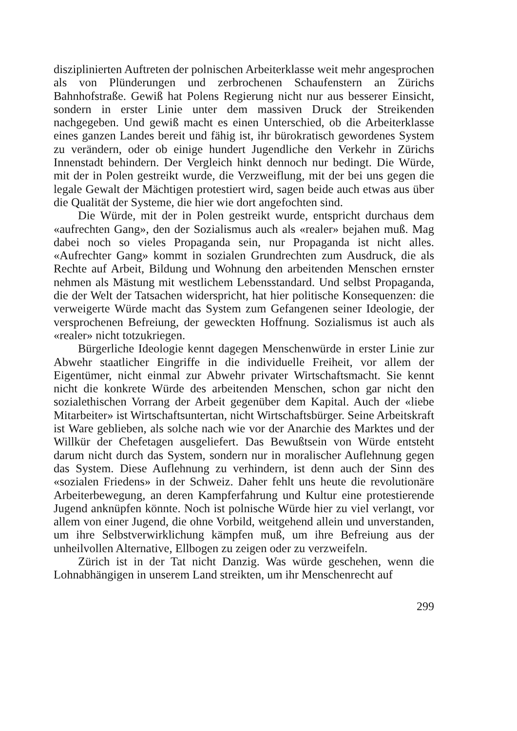disziplinierten Auftreten der polnischen Arbeiterklasse weit mehr angesprochen als von Plünderungen und zerbrochenen Schaufenstern an Zürichs Bahnhofstraße. Gewiß hat Polens Regierung nicht nur aus besserer Einsicht, sondern in erster Linie unter dem massiven Druck der Streikenden nachgegeben. Und gewiß macht es einen Unterschied, ob die Arbeiterklasse eines ganzen Landes bereit und fähig ist, ihr bürokratisch gewordenes System zu verändern, oder ob einige hundert Jugendliche den Verkehr in Zürichs Innenstadt behindern. Der Vergleich hinkt dennoch nur bedingt. Die Würde, mit der in Polen gestreikt wurde, die Verzweiflung, mit der bei uns gegen die legale Gewalt der Mächtigen protestiert wird, sagen beide auch etwas aus über die Qualität der Systeme, die hier wie dort angefochten sind.
Die Würde, mit der in Polen gestreikt wurde, entspricht durchaus dem «aufrechten Gang», den der Sozialismus auch als «realer» bejahen muß. Mag dabei noch so vieles Propaganda sein, nur Propaganda ist nicht alles. «Aufrechter Gang» kommt in sozialen Grundrechten zum Ausdruck, die als Rechte auf Arbeit, Bildung und Wohnung den arbeitenden Menschen ernster nehmen als Mästung mit westlichem Lebensstandard. Und selbst Propaganda, die der Welt der Tatsachen widerspricht, hat hier politische Konsequenzen: die verweigerte Würde macht das System zum Gefangenen seiner Ideologie, der versprochenen Befreiung, der geweckten Hoffnung. Sozialismus ist auch als «realer» nicht totzukriegen.
Bürgerliche Ideologie kennt dagegen Menschenwürde in erster Linie zur Abwehr staatlicher Eingriffe in die individuelle Freiheit, vor allem der Eigentümer, nicht einmal zur Abwehr privater Wirtschaftsmacht. Sie kennt nicht die konkrete Würde des arbeitenden Menschen, schon gar nicht den sozialethischen Vorrang der Arbeit gegenüber dem Kapital. Auch der «liebe Mitarbeiter» ist Wirtschaftsuntertan, nicht Wirtschaftsbürger. Seine Arbeitskraft ist Ware geblieben, als solche nach wie vor der Anarchie des Marktes und der Willkür der Chefetagen ausgeliefert. Das Bewußtsein von Würde entsteht darum nicht durch das System, sondern nur in moralischer Auflehnung gegen das System. Diese Auflehnung zu verhindern, ist denn auch der Sinn des «sozialen Friedens» in der Schweiz. Daher fehlt uns heute die revolutionäre Arbeiterbewegung, an deren Kampferfahrung und Kultur eine protestierende Jugend anknüpfen könnte. Noch ist polnische Würde hier zu viel verlangt, vor allem von einer Jugend, die ohne Vorbild, weitgehend allein und unverstanden, um ihre Selbstverwirklichung kämpfen muß, um ihre Befreiung aus der unheilvollen Alternative, Ellbogen zu zeigen oder zu verzweifeln.
Zürich ist in der Tat nicht Danzig. Was würde geschehen, wenn die Lohnabhängigen in unserem Land streikten, um ihr Menschenrecht auf
299